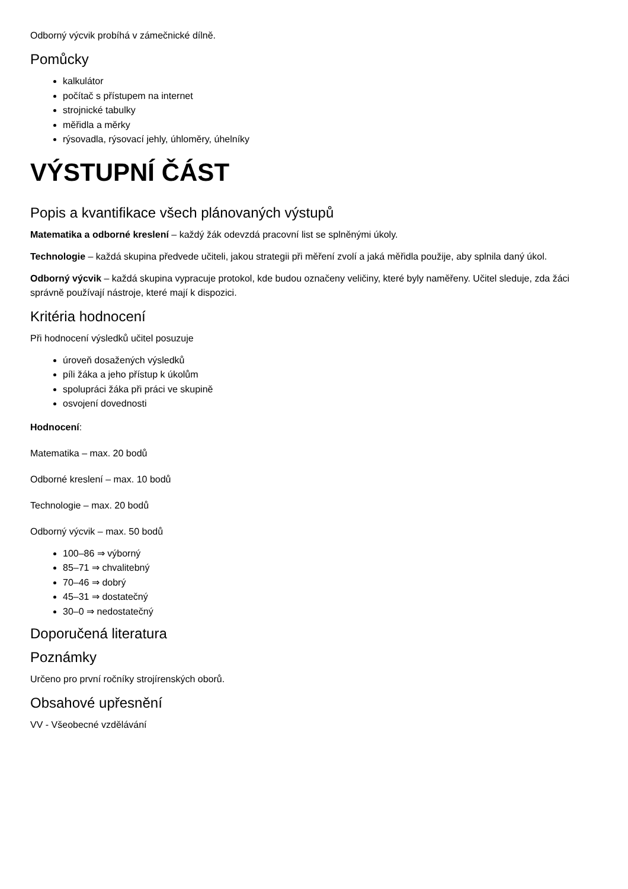Odborný výcvik probíhá v zámečnické dílně.
Pomůcky
kalkulátor
počítač s přístupem na internet
strojnické tabulky
měřidla a měrky
rýsovadla, rýsovací jehly, úhloměry, úhelníky
VÝSTUPNÍ ČÁST
Popis a kvantifikace všech plánovaných výstupů
Matematika a odborné kreslení – každý žák odevzdá pracovní list se splněnými úkoly.
Technologie – každá skupina předvede učiteli, jakou strategii při měření zvolí a jaká měřidla použije, aby splnila daný úkol.
Odborný výcvik – každá skupina vypracuje protokol, kde budou označeny veličiny, které byly naměřeny. Učitel sleduje, zda žáci správně používají nástroje, které mají k dispozici.
Kritéria hodnocení
Při hodnocení výsledků učitel posuzuje
úroveň dosažených výsledků
píli žáka a jeho přístup k úkolům
spolupráci žáka při práci ve skupině
osvojení dovednosti
Hodnocení:
Matematika – max. 20 bodů
Odborné kreslení – max. 10 bodů
Technologie – max. 20 bodů
Odborný výcvik – max. 50 bodů
100–86 ⇒ výborný
85–71 ⇒ chvalitebný
70–46 ⇒ dobrý
45–31 ⇒ dostatečný
30–0 ⇒ nedostatečný
Doporučená literatura
Poznámky
Určeno pro první ročníky strojírenských oborů.
Obsahové upřesnění
VV - Všeobecné vzdělávání